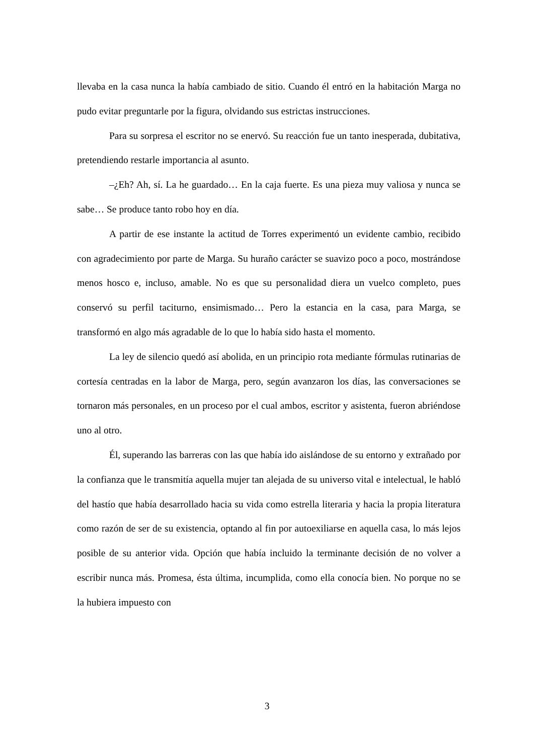llevaba en la casa nunca la había cambiado de sitio. Cuando él entró en la habitación Marga no pudo evitar preguntarle por la figura, olvidando sus estrictas instrucciones.
Para su sorpresa el escritor no se enervó. Su reacción fue un tanto inesperada, dubitativa, pretendiendo restarle importancia al asunto.
–¿Eh? Ah, sí. La he guardado… En la caja fuerte. Es una pieza muy valiosa y nunca se sabe… Se produce tanto robo hoy en día.
A partir de ese instante la actitud de Torres experimentó un evidente cambio, recibido con agradecimiento por parte de Marga. Su huraño carácter se suavizo poco a poco, mostrándose menos hosco e, incluso, amable. No es que su personalidad diera un vuelco completo, pues conservó su perfil taciturno, ensimismado… Pero la estancia en la casa, para Marga, se transformó en algo más agradable de lo que lo había sido hasta el momento.
La ley de silencio quedó así abolida, en un principio rota mediante fórmulas rutinarias de cortesía centradas en la labor de Marga, pero, según avanzaron los días, las conversaciones se tornaron más personales, en un proceso por el cual ambos, escritor y asistenta, fueron abriéndose uno al otro.
Él, superando las barreras con las que había ido aislándose de su entorno y extrañado por la confianza que le transmitía aquella mujer tan alejada de su universo vital e intelectual, le habló del hastío que había desarrollado hacia su vida como estrella literaria y hacia la propia literatura como razón de ser de su existencia, optando al fin por autoexiliarse en aquella casa, lo más lejos posible de su anterior vida. Opción que había incluido la terminante decisión de no volver a escribir nunca más. Promesa, ésta última, incumplida, como ella conocía bien. No porque no se la hubiera impuesto con
3